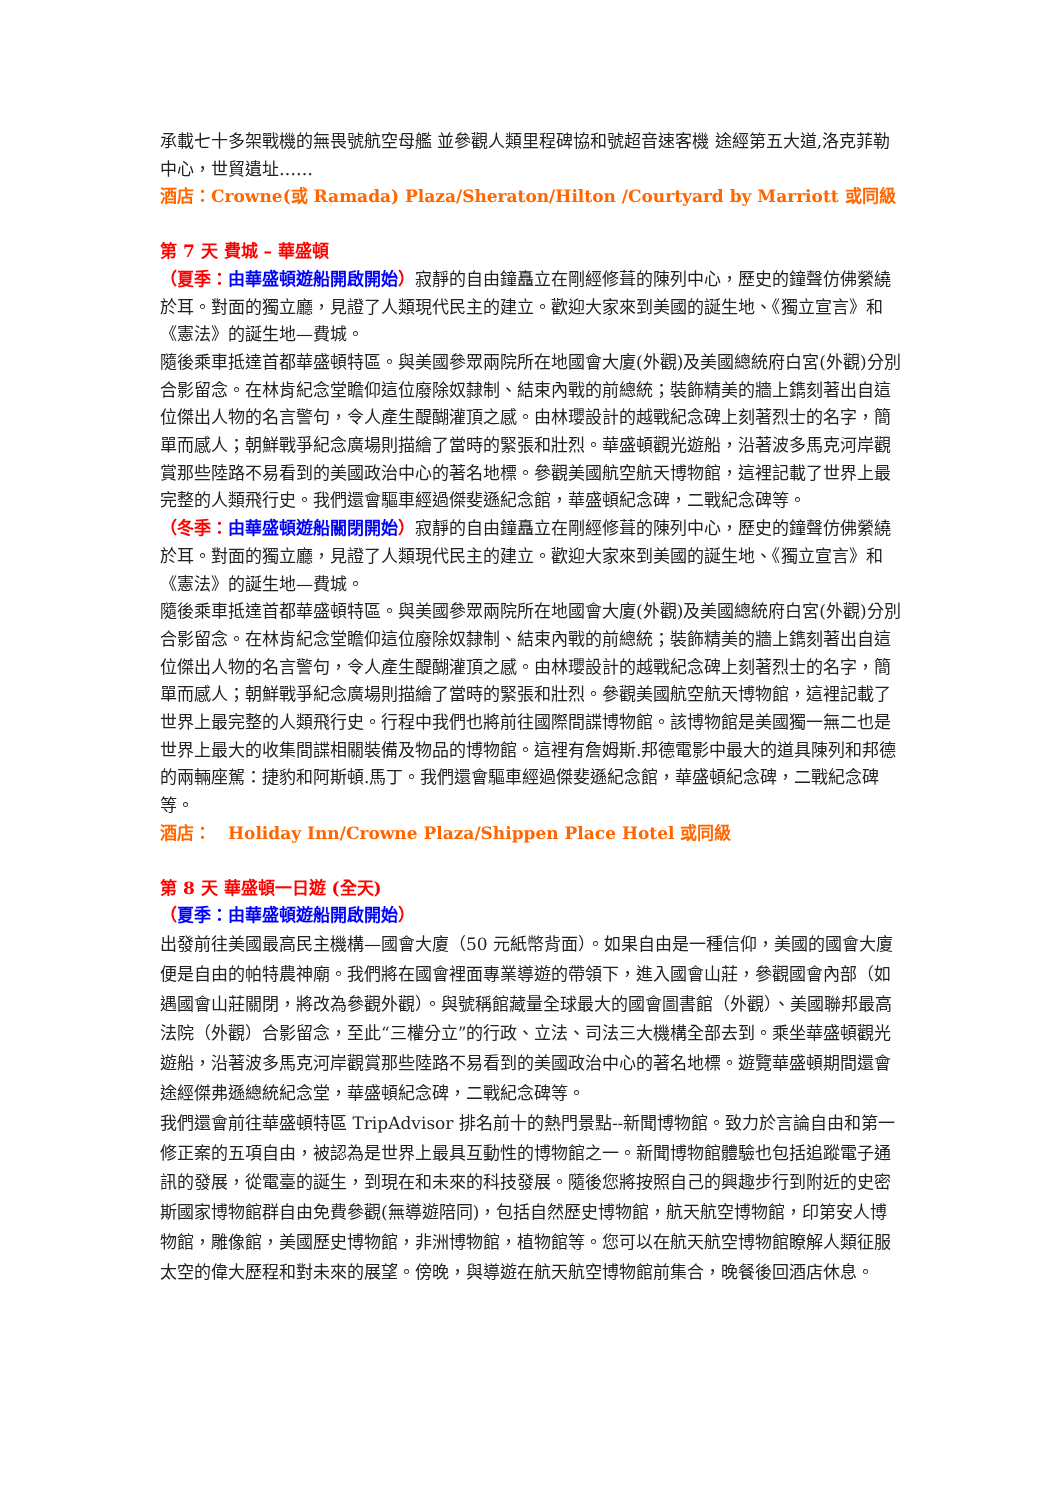承載七十多架戰機的無畏號航空母艦 並參觀人類里程碑協和號超音速客機 途經第五大道,洛克菲勒中心，世貿遺址……
酒店：Crowne(或 Ramada) Plaza/Sheraton/Hilton /Courtyard by Marriott 或同級
第 7 天 費城 – 華盛頓
（夏季：由華盛頓遊船開啟開始）寂靜的自由鐘矗立在剛經修葺的陳列中心，歷史的鐘聲仿佛縈繞於耳。對面的獨立廳，見證了人類現代民主的建立。歡迎大家來到美國的誕生地、《獨立宣言》和《憲法》的誕生地—費城。
隨後乘車抵達首都華盛頓特區。與美國參眾兩院所在地國會大廈(外觀)及美國總統府白宮(外觀)分別合影留念。在林肯紀念堂瞻仰這位廢除奴隸制、結束內戰的前總統；裝飾精美的牆上鐫刻著出自這位傑出人物的名言警句，令人產生醍醐灌頂之感。由林瓔設計的越戰紀念碑上刻著烈士的名字，簡單而感人；朝鮮戰爭紀念廣場則描繪了當時的緊張和壯烈。華盛頓觀光遊船，沿著波多馬克河岸觀賞那些陸路不易看到的美國政治中心的著名地標。參觀美國航空航天博物館，這裡記載了世界上最完整的人類飛行史。我們還會驅車經過傑斐遜紀念館，華盛頓紀念碑，二戰紀念碑等。
（冬季：由華盛頓遊船關閉開始）寂靜的自由鐘矗立在剛經修葺的陳列中心，歷史的鐘聲仿佛縈繞於耳。對面的獨立廳，見證了人類現代民主的建立。歡迎大家來到美國的誕生地、《獨立宣言》和《憲法》的誕生地—費城。
隨後乘車抵達首都華盛頓特區。與美國參眾兩院所在地國會大廈(外觀)及美國總統府白宮(外觀)分別合影留念。在林肯紀念堂瞻仰這位廢除奴隸制、結束內戰的前總統；裝飾精美的牆上鐫刻著出自這位傑出人物的名言警句，令人產生醍醐灌頂之感。由林瓔設計的越戰紀念碑上刻著烈士的名字，簡單而感人；朝鮮戰爭紀念廣場則描繪了當時的緊張和壯烈。參觀美國航空航天博物館，這裡記載了世界上最完整的人類飛行史。行程中我們也將前往國際間諜博物館。該博物館是美國獨一無二也是世界上最大的收集間諜相關裝備及物品的博物館。這裡有詹姆斯.邦德電影中最大的道具陳列和邦德的兩輛座駕：捷豹和阿斯頓.馬丁。我們還會驅車經過傑斐遜紀念館，華盛頓紀念碑，二戰紀念碑等。
酒店：　Holiday Inn/Crowne Plaza/Shippen Place Hotel 或同級
第 8 天 華盛頓一日遊 (全天)
（夏季：由華盛頓遊船開啟開始）
出發前往美國最高民主機構—國會大廈（50 元紙幣背面）。如果自由是一種信仰，美國的國會大廈便是自由的帕特農神廟。我們將在國會裡面專業導遊的帶領下，進入國會山莊，參觀國會內部（如遇國會山莊關閉，將改為參觀外觀）。與號稱館藏量全球最大的國會圖書館（外觀）、美國聯邦最高法院（外觀）合影留念，至此“三權分立”的行政、立法、司法三大機構全部去到。乘坐華盛頓觀光遊船，沿著波多馬克河岸觀賞那些陸路不易看到的美國政治中心的著名地標。遊覽華盛頓期間還會途經傑弗遜總統紀念堂，華盛頓紀念碑，二戰紀念碑等。
我們還會前往華盛頓特區 TripAdvisor 排名前十的熱門景點--新聞博物館。致力於言論自由和第一修正案的五項自由，被認為是世界上最具互動性的博物館之一。新聞博物館體驗也包括追蹤電子通訊的發展，從電臺的誕生，到現在和未來的科技發展。隨後您將按照自己的興趣步行到附近的史密斯國家博物館群自由免費參觀(無導遊陪同)，包括自然歷史博物館，航天航空博物館，印第安人博物館，雕像館，美國歷史博物館，非洲博物館，植物館等。您可以在航天航空博物館瞭解人類征服太空的偉大歷程和對未來的展望。傍晚，與導遊在航天航空博物館前集合，晚餐後回酒店休息。